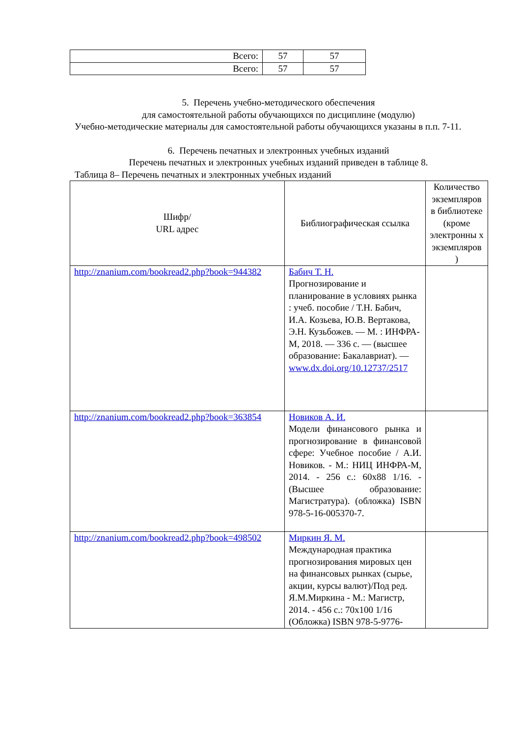| Всего: | 57 | 57 |
| Всего: | 57 | 57 |
5. Перечень учебно-методического обеспечения
для самостоятельной работы обучающихся по дисциплине (модулю)
Учебно-методические материалы для самостоятельной работы обучающихся указаны в п.п. 7-11.
6. Перечень печатных и электронных учебных изданий
Перечень печатных и электронных учебных изданий приведен в таблице 8.
Таблица 8– Перечень печатных и электронных учебных изданий
| Шифр/ URL адрес | Библиографическая ссылка | Количество экземпляров в библиотеке (кроме электронны х экземпляров ) |
| --- | --- | --- |
| http://znanium.com/bookread2.php?book=944382 | Бабич Т. Н. Прогнозирование и планирование в условиях рынка : учеб. пособие / Т.Н. Бабич, И.А. Козьева, Ю.В. Вертакова, Э.Н. Кузьбожев. — М. : ИНФРА-М, 2018. — 336 с. — (высшее образование: Бакалавриат). — www.dx.doi.org/10.12737/2517 | |
| http://znanium.com/bookread2.php?book=363854 | Новиков А. И. Модели финансового рынка и прогнозирование в финансовой сфере: Учебное пособие / А.И. Новиков. - М.: НИЦ ИНФРА-М, 2014. - 256 с.: 60x88 1/16. - (Высшее образование: Магистратура). (обложка) ISBN 978-5-16-005370-7. | |
| http://znanium.com/bookread2.php?book=498502 | Миркин Я. М. Международная практика прогнозирования мировых цен на финансовых рынках (сырье, акции, курсы валют)/Под ред. Я.М.Миркина - М.: Магистр, 2014. - 456 с.: 70x100 1/16 (Обложка) ISBN 978-5-9776- | |